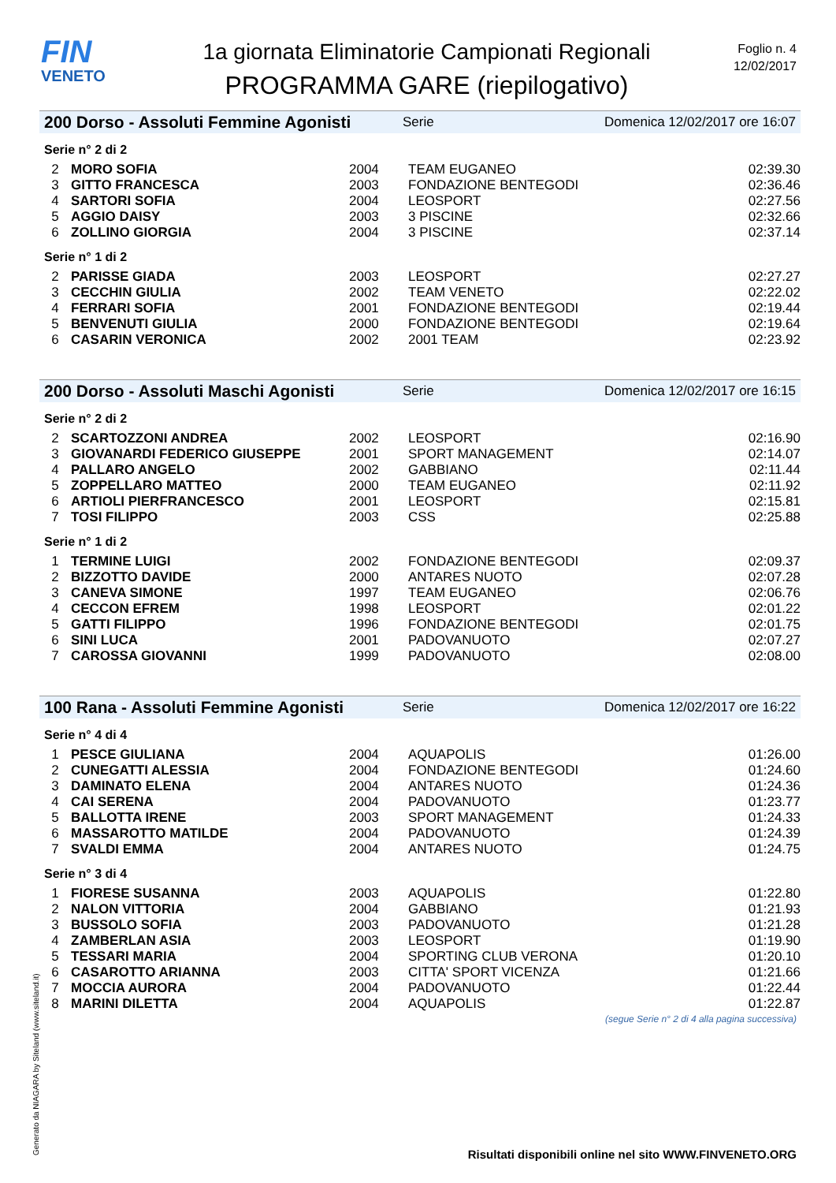FIN
VENETO
1a giornata Eliminatorie Campionati Regionali
PROGRAMMA GARE (riepilogativo)
Foglio n. 4
12/02/2017
200 Dorso - Assoluti Femmine Agonisti Serie Domenica 12/02/2017 ore 16:07
Serie n° 2 di 2
| 2 | MORO SOFIA | 2004 | TEAM EUGANEO | 02:39.30 |
| 3 | GITTO FRANCESCA | 2003 | FONDAZIONE BENTEGODI | 02:36.46 |
| 4 | SARTORI SOFIA | 2004 | LEOSPORT | 02:27.56 |
| 5 | AGGIO DAISY | 2003 | 3 PISCINE | 02:32.66 |
| 6 | ZOLLINO GIORGIA | 2004 | 3 PISCINE | 02:37.14 |
Serie n° 1 di 2
| 2 | PARISSE GIADA | 2003 | LEOSPORT | 02:27.27 |
| 3 | CECCHIN GIULIA | 2002 | TEAM VENETO | 02:22.02 |
| 4 | FERRARI SOFIA | 2001 | FONDAZIONE BENTEGODI | 02:19.44 |
| 5 | BENVENUTI GIULIA | 2000 | FONDAZIONE BENTEGODI | 02:19.64 |
| 6 | CASARIN VERONICA | 2002 | 2001 TEAM | 02:23.92 |
200 Dorso - Assoluti Maschi Agonisti Serie Domenica 12/02/2017 ore 16:15
Serie n° 2 di 2
| 2 | SCARTOZZONI ANDREA | 2002 | LEOSPORT | 02:16.90 |
| 3 | GIOVANARDI FEDERICO GIUSEPPE | 2001 | SPORT MANAGEMENT | 02:14.07 |
| 4 | PALLARO ANGELO | 2002 | GABBIANO | 02:11.44 |
| 5 | ZOPPELLARO MATTEO | 2000 | TEAM EUGANEO | 02:11.92 |
| 6 | ARTIOLI PIERFRANCESCO | 2001 | LEOSPORT | 02:15.81 |
| 7 | TOSI FILIPPO | 2003 | CSS | 02:25.88 |
Serie n° 1 di 2
| 1 | TERMINE LUIGI | 2002 | FONDAZIONE BENTEGODI | 02:09.37 |
| 2 | BIZZOTTO DAVIDE | 2000 | ANTARES NUOTO | 02:07.28 |
| 3 | CANEVA SIMONE | 1997 | TEAM EUGANEO | 02:06.76 |
| 4 | CECCON EFREM | 1998 | LEOSPORT | 02:01.22 |
| 5 | GATTI FILIPPO | 1996 | FONDAZIONE BENTEGODI | 02:01.75 |
| 6 | SINI LUCA | 2001 | PADOVANUOTO | 02:07.27 |
| 7 | CAROSSA GIOVANNI | 1999 | PADOVANUOTO | 02:08.00 |
100 Rana - Assoluti Femmine Agonisti Serie Domenica 12/02/2017 ore 16:22
Serie n° 4 di 4
| 1 | PESCE GIULIANA | 2004 | AQUAPOLIS | 01:26.00 |
| 2 | CUNEGATTI ALESSIA | 2004 | FONDAZIONE BENTEGODI | 01:24.60 |
| 3 | DAMINATO ELENA | 2004 | ANTARES NUOTO | 01:24.36 |
| 4 | CAI SERENA | 2004 | PADOVANUOTO | 01:23.77 |
| 5 | BALLOTTA IRENE | 2003 | SPORT MANAGEMENT | 01:24.33 |
| 6 | MASSAROTTO MATILDE | 2004 | PADOVANUOTO | 01:24.39 |
| 7 | SVALDI EMMA | 2004 | ANTARES NUOTO | 01:24.75 |
Serie n° 3 di 4
| 1 | FIORESE SUSANNA | 2003 | AQUAPOLIS | 01:22.80 |
| 2 | NALON VITTORIA | 2004 | GABBIANO | 01:21.93 |
| 3 | BUSSOLO SOFIA | 2003 | PADOVANUOTO | 01:21.28 |
| 4 | ZAMBERLAN ASIA | 2003 | LEOSPORT | 01:19.90 |
| 5 | TESSARI MARIA | 2004 | SPORTING CLUB VERONA | 01:20.10 |
| 6 | CASAROTTO ARIANNA | 2003 | CITTA' SPORT VICENZA | 01:21.66 |
| 7 | MOCCIA AURORA | 2004 | PADOVANUOTO | 01:22.44 |
| 8 | MARINI DILETTA | 2004 | AQUAPOLIS | 01:22.87 |
(segue Serie n° 2 di 4 alla pagina successiva)
Generato da NIAGARA by Siteland (www.siteland.it)
Risultati disponibili online nel sito WWW.FINVENETO.ORG